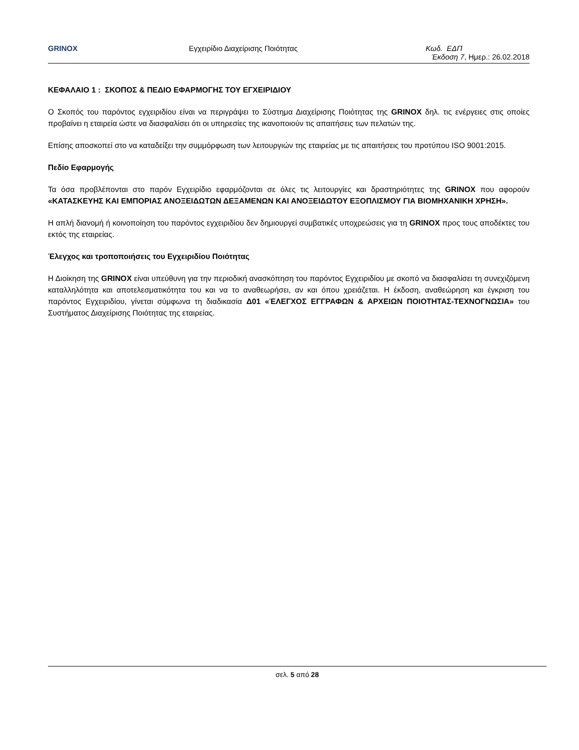GRINOX Εγχειρίδιο Διαχείρισης Ποιότητας Κωδ. ΕΔΠ
Έκδοση 7, Ημερ.: 26.02.2018
ΚΕΦΑΛΑΙΟ 1 : ΣΚΟΠΟΣ & ΠΕΔΙΟ ΕΦΑΡΜΟΓΗΣ ΤΟΥ ΕΓΧΕΙΡΙΔΙΟΥ
Ο Σκοπός του παρόντος εγχειριδίου είναι να περιγράψει το Σύστημα Διαχείρισης Ποιότητας της GRINOX δηλ. τις ενέργειες στις οποίες προβαίνει η εταιρεία ώστε να διασφαλίσει ότι οι υπηρεσίες της ικανοποιούν τις απαιτήσεις των πελατών της.
Επίσης αποσκοπεί στο να καταδείξει την συμμόρφωση των λειτουργιών της εταιρείας με τις απαιτήσεις του προτύπου ISO 9001:2015.
Πεδίο Εφαρμογής
Τα όσα προβλέπονται στο παρόν Εγχειρίδιο εφαρμόζονται σε όλες τις λειτουργίες και δραστηριότητες της GRINOX που αφορούν «ΚΑΤΑΣΚΕΥΗΣ ΚΑΙ ΕΜΠΟΡΙΑΣ ΑΝΟΞΕΙΔΩΤΩΝ ΔΕΞΑΜΕΝΩΝ ΚΑΙ ΑΝΟΞΕΙΔΩΤΟΥ ΕΞΟΠΛΙΣΜΟΥ ΓΙΑ ΒΙΟΜΗΧΑΝΙΚΗ ΧΡΗΣΗ».
Η απλή διανομή ή κοινοποίηση του παρόντος εγχειριδίου δεν δημιουργεί συμβατικές υποχρεώσεις για τη GRINOX προς τους αποδέκτες του εκτός της εταιρείας.
Έλεγχος και τροποποιήσεις του Εγχειριδίου Ποιότητας
Η Διοίκηση της GRINOX είναι υπεύθυνη για την περιοδική ανασκόπηση του παρόντος Εγχειριδίου με σκοπό να διασφαλίσει τη συνεχιζόμενη καταλληλότητα και αποτελεσματικότητα του και να το αναθεωρήσει, αν και όπου χρειάζεται. Η έκδοση, αναθεώρηση και έγκριση του παρόντος Εγχειριδίου, γίνεται σύμφωνα τη διαδικασία Δ01 «ΈΛΕΓΧΟΣ ΕΓΓΡΑΦΩΝ & ΑΡΧΕΙΩΝ ΠΟΙΟΤΗΤΑΣ-ΤΕΧΝΟΓΝΩΣΙΑ» του Συστήματος Διαχείρισης Ποιότητας της εταιρείας.
σελ. 5 από 28